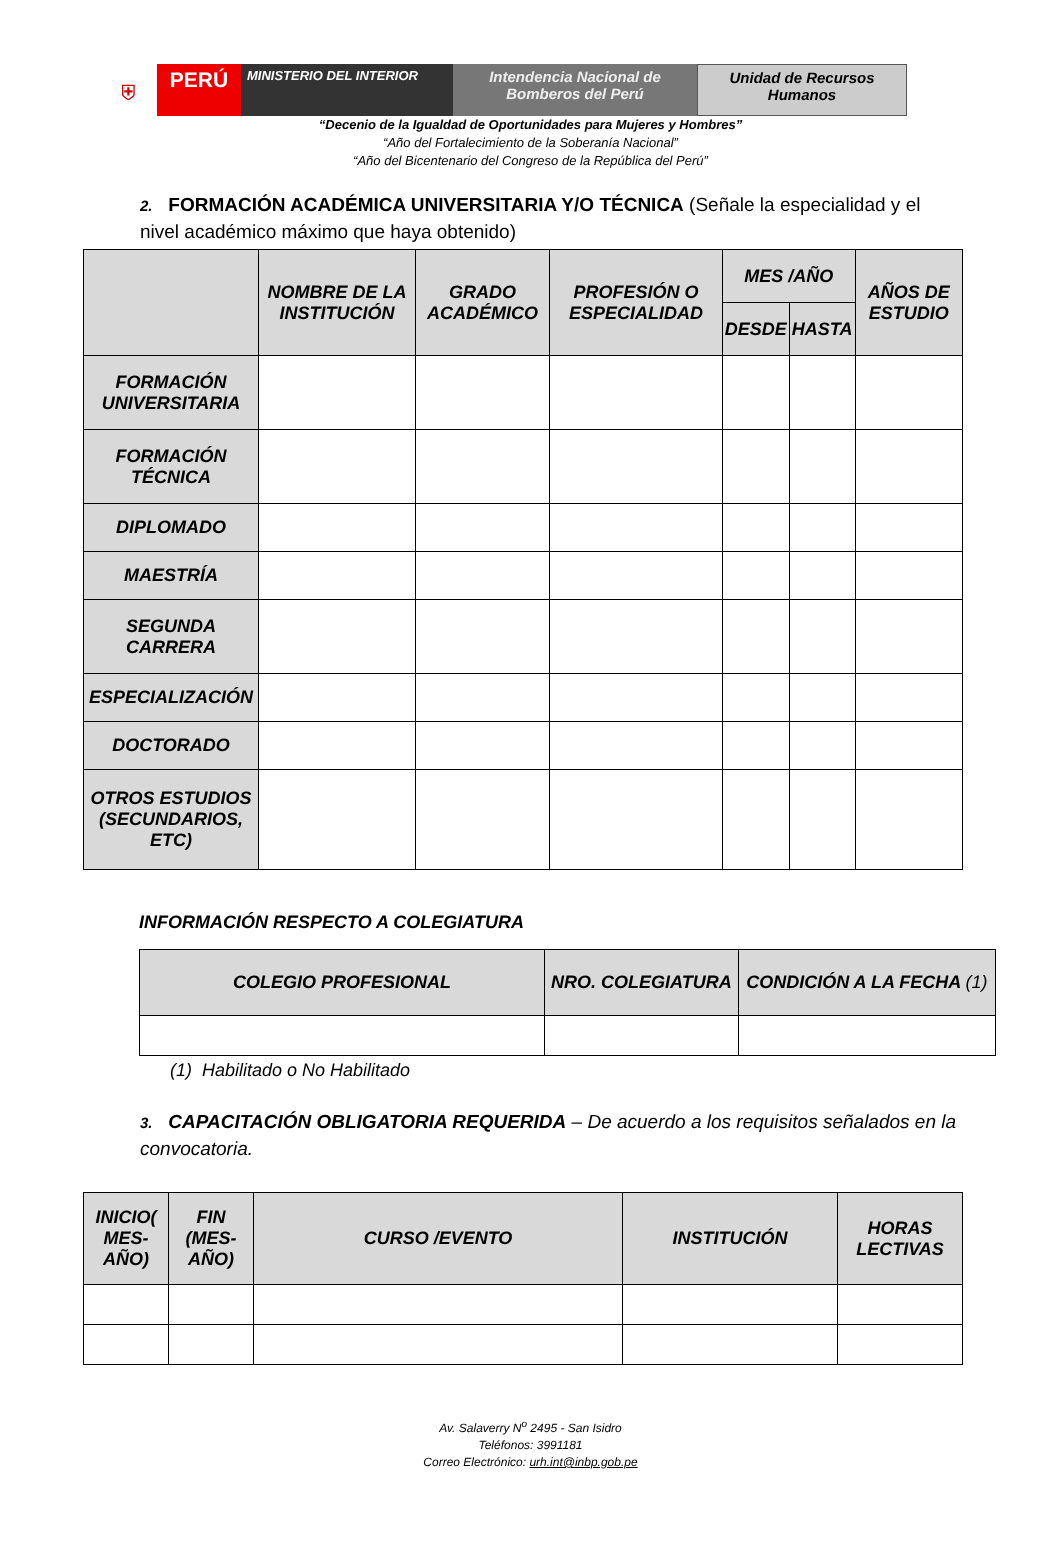⛨
PERÚ
MINISTERIO DEL INTERIOR
Intendencia Nacional de Bomberos del Perú
Unidad de Recursos Humanos
“Decenio de la Igualdad de Oportunidades para Mujeres y Hombres”
“Año del Fortalecimiento de la Soberanía Nacional”
“Año del Bicentenario del Congreso de la República del Perú”
2. FORMACIÓN ACADÉMICA UNIVERSITARIA Y/O TÉCNICA (Señale la especialidad y el nivel académico máximo que haya obtenido)
| | NOMBRE DE LA INSTITUCIÓN | GRADO ACADÉMICO | PROFESIÓN O ESPECIALIDAD | MES /AÑO | | AÑOS DE ESTUDIO |
| --- | --- | --- | --- | --- | --- | --- |
| | | | | DESDE | HASTA | |
| FORMACIÓN UNIVERSITARIA | | | | | | |
| FORMACIÓN TÉCNICA | | | | | | |
| DIPLOMADO | | | | | | |
| MAESTRÍA | | | | | | |
| SEGUNDA CARRERA | | | | | | |
| ESPECIALIZACIÓN | | | | | | |
| DOCTORADO | | | | | | |
| OTROS ESTUDIOS (SECUNDARIOS, ETC) | | | | | | |
INFORMACIÓN RESPECTO A COLEGIATURA
| COLEGIO PROFESIONAL | NRO. COLEGIATURA | CONDICIÓN A LA FECHA (1) |
| --- | --- | --- |
(1) Habilitado o No Habilitado
3. CAPACITACIÓN OBLIGATORIA REQUERIDA – De acuerdo a los requisitos señalados en la convocatoria.
| INICIO( MES-AÑO) | FIN (MES-AÑO) | CURSO /EVENTO | INSTITUCIÓN | HORAS LECTIVAS |
| --- | --- | --- | --- | --- |
Av. Salaverry N<sup>o</sup> 2495 - San Isidro
Teléfonos: 3991181
Correo Electrónico: urh.int@inbp.gob.pe